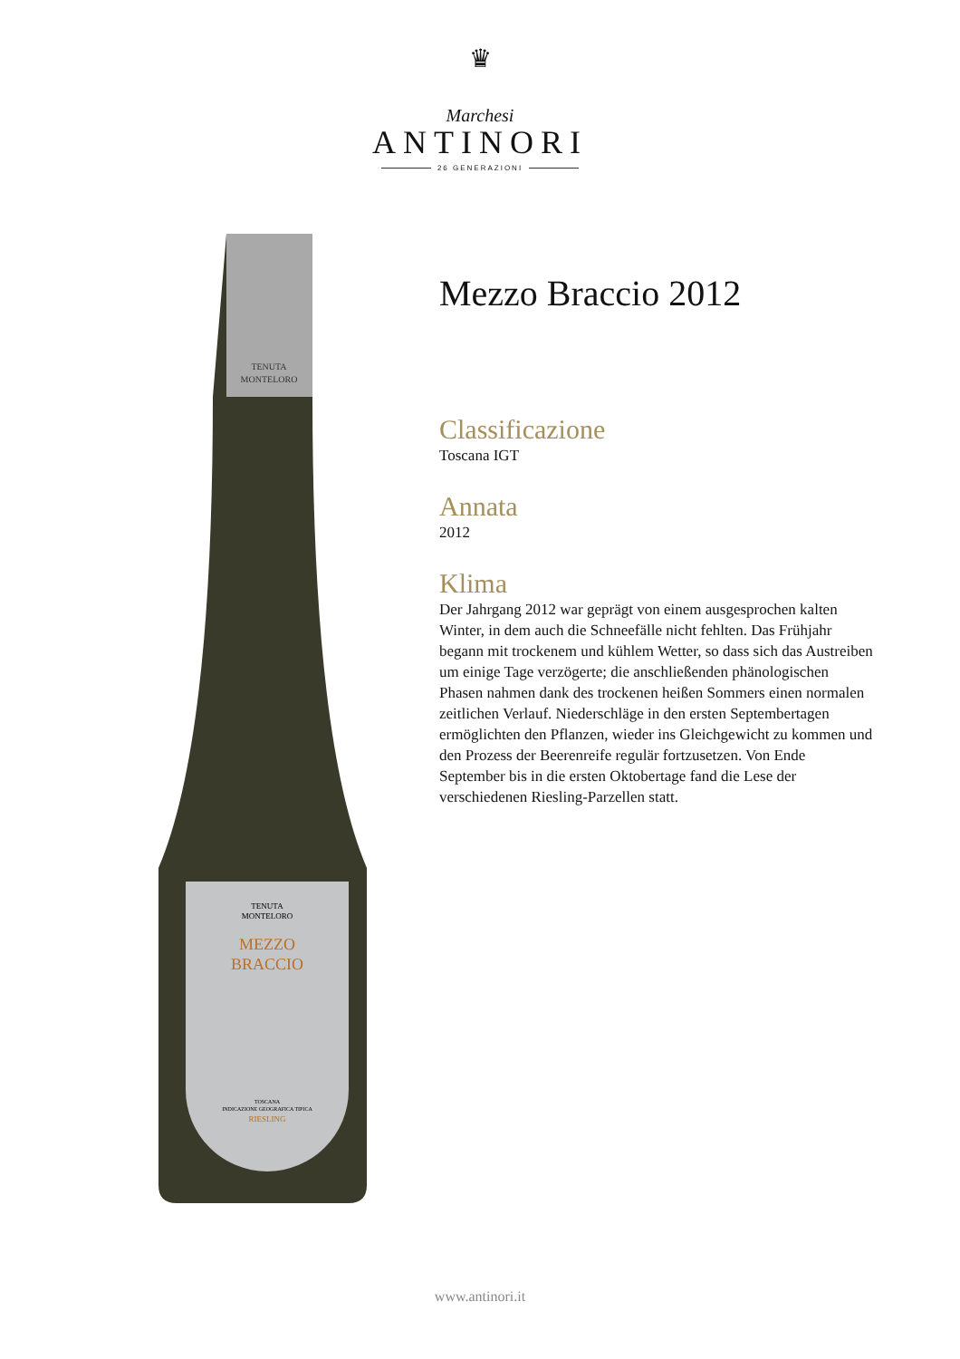♛
Marchesi
ANTINORI
26 GENERAZIONI
TENUTA
MONTELORO
TENUTA
MONTELORO
MEZZO
BRACCIO
TOSCANA
INDICAZIONE GEOGRAFICA TIPICA
RIESLING
Mezzo Braccio 2012
Classificazione
Toscana IGT
Annata
2012
Klima
Der Jahrgang 2012 war geprägt von einem ausgesprochen kalten Winter, in dem auch die Schneefälle nicht fehlten. Das Frühjahr begann mit trockenem und kühlem Wetter, so dass sich das Austreiben um einige Tage verzögerte; die anschließenden phänologischen Phasen nahmen dank des trockenen heißen Sommers einen normalen zeitlichen Verlauf. Niederschläge in den ersten Septembertagen ermöglichten den Pflanzen, wieder ins Gleichgewicht zu kommen und den Prozess der Beerenreife regulär fortzusetzen. Von Ende September bis in die ersten Oktobertage fand die Lese der verschiedenen Riesling-Parzellen statt.
www.antinori.it